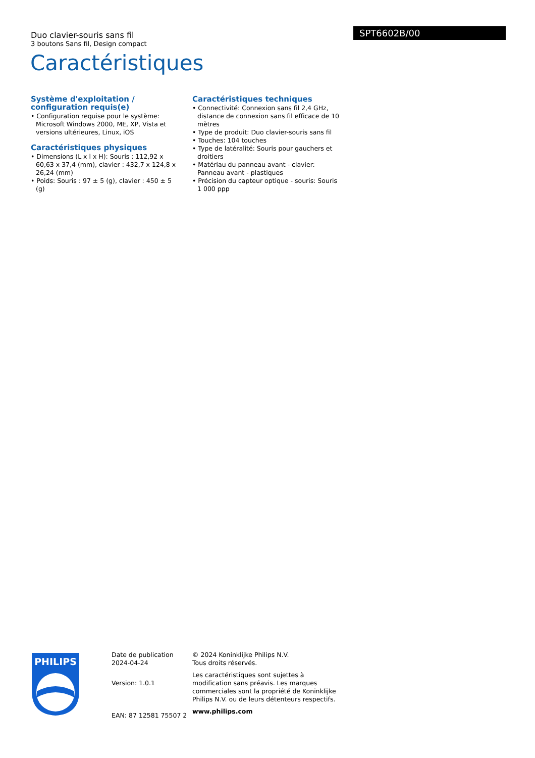Duo clavier-souris sans fil
3 boutons Sans fil, Design compact
SPT6602B/00
Caractéristiques
Système d'exploitation / configuration requis(e)
• Configuration requise pour le système: Microsoft Windows 2000, ME, XP, Vista et versions ultérieures, Linux, iOS
Caractéristiques physiques
• Dimensions (L x l x H): Souris : 112,92 x 60,63 x 37,4 (mm), clavier : 432,7 x 124,8 x 26,24 (mm)
• Poids: Souris : 97 ± 5 (g), clavier : 450 ± 5 (g)
Caractéristiques techniques
• Connectivité: Connexion sans fil 2,4 GHz, distance de connexion sans fil efficace de 10 mètres
• Type de produit: Duo clavier-souris sans fil
• Touches: 104 touches
• Type de latéralité: Souris pour gauchers et droitiers
• Matériau du panneau avant - clavier: Panneau avant - plastiques
• Précision du capteur optique - souris: Souris 1 000 ppp
PHILIPS
Date de publication
2024-04-24
Version: 1.0.1
EAN: 87 12581 75507 2
© 2024 Koninklijke Philips N.V.
Tous droits réservés.
Les caractéristiques sont sujettes à modification sans préavis. Les marques commerciales sont la propriété de Koninklijke Philips N.V. ou de leurs détenteurs respectifs.
www.philips.com